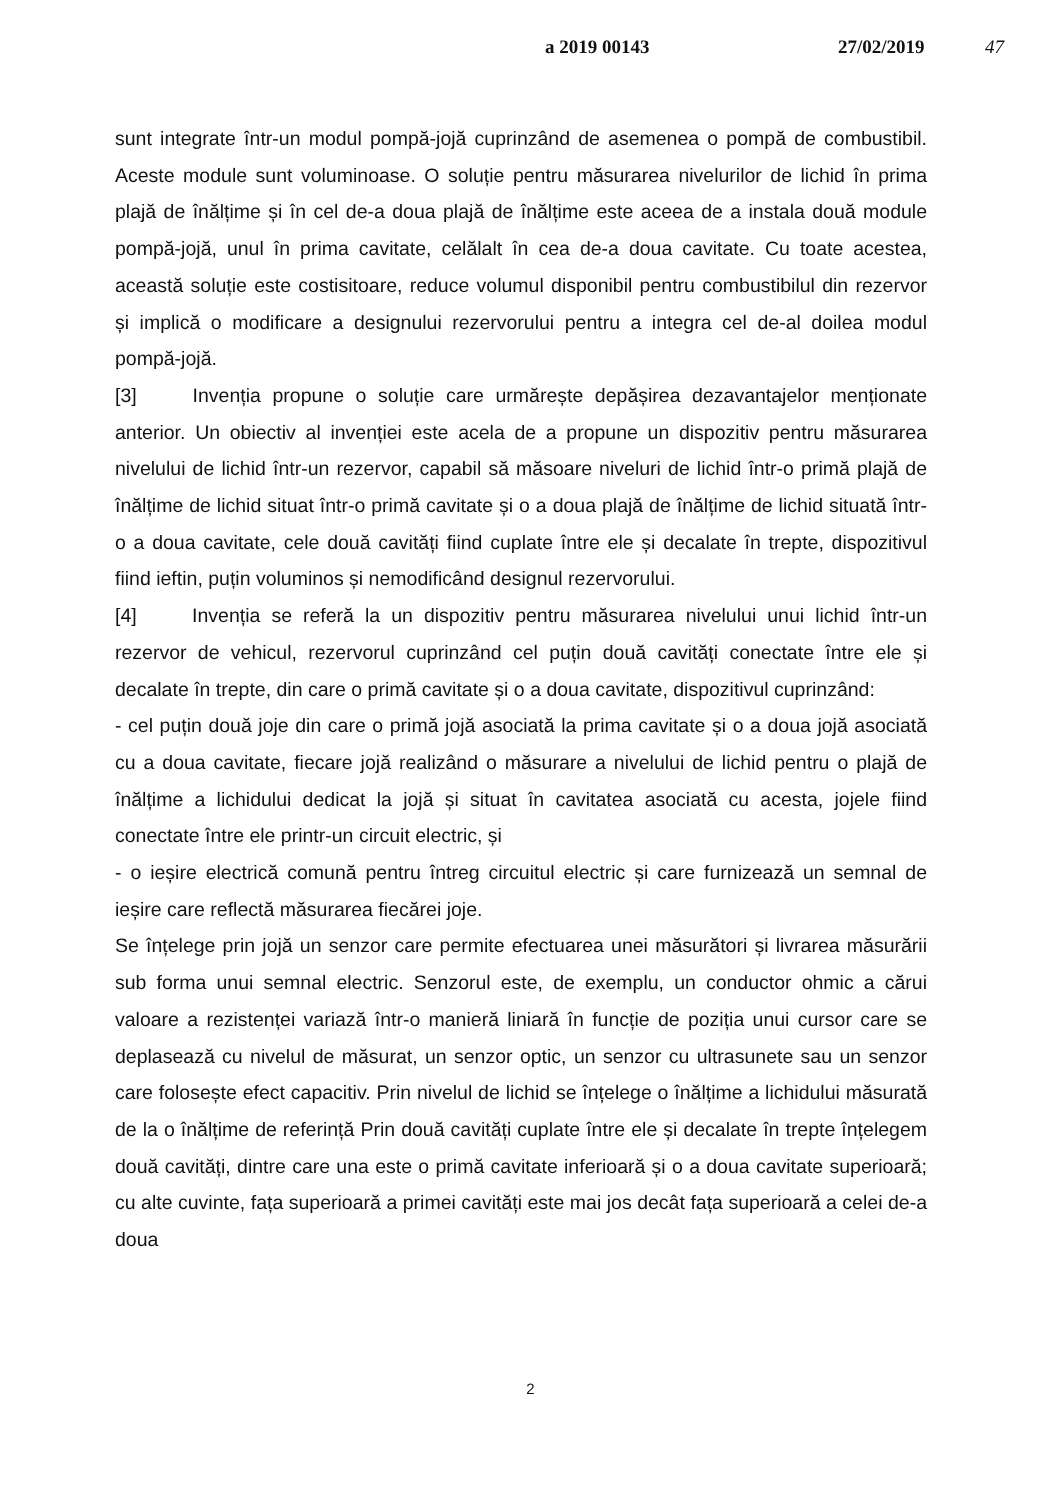a 2019 00143 27/02/2019 47
sunt integrate într-un modul pompă-jojă cuprinzând de asemenea o pompă de combustibil. Aceste module sunt voluminoase. O soluție pentru măsurarea nivelurilor de lichid în prima plajă de înălțime și în cel de-a doua plajă de înălțime este aceea de a instala două module pompă-jojă, unul în prima cavitate, celălalt în cea de-a doua cavitate. Cu toate acestea, această soluție este costisitoare, reduce volumul disponibil pentru combustibilul din rezervor și implică o modificare a designului rezervorului pentru a integra cel de-al doilea modul pompă-jojă.
[3] Invenția propune o soluție care urmărește depășirea dezavantajelor menționate anterior. Un obiectiv al invenției este acela de a propune un dispozitiv pentru măsurarea nivelului de lichid într-un rezervor, capabil să măsoare niveluri de lichid într-o primă plajă de înălțime de lichid situat într-o primă cavitate și o a doua plajă de înălțime de lichid situată într-o a doua cavitate, cele două cavități fiind cuplate între ele și decalate în trepte, dispozitivul fiind ieftin, puțin voluminos și nemodificând designul rezervorului.
[4] Invenția se referă la un dispozitiv pentru măsurarea nivelului unui lichid într-un rezervor de vehicul, rezervorul cuprinzând cel puțin două cavități conectate între ele și decalate în trepte, din care o primă cavitate și o a doua cavitate, dispozitivul cuprinzând:
- cel puțin două joje din care o primă jojă asociată la prima cavitate și o a doua jojă asociată cu a doua cavitate, fiecare jojă realizând o măsurare a nivelului de lichid pentru o plajă de înălțime a lichidului dedicat la jojă și situat în cavitatea asociată cu acesta, jojele fiind conectate între ele printr-un circuit electric, și
- o ieșire electrică comună pentru întreg circuitul electric și care furnizează un semnal de ieșire care reflectă măsurarea fiecărei joje.
Se înțelege prin jojă un senzor care permite efectuarea unei măsurători și livrarea măsurării sub forma unui semnal electric. Senzorul este, de exemplu, un conductor ohmic a cărui valoare a rezistenței variază într-o manieră liniară în funcție de poziția unui cursor care se deplasează cu nivelul de măsurat, un senzor optic, un senzor cu ultrasunete sau un senzor care folosește efect capacitiv. Prin nivelul de lichid se înțelege o înălțime a lichidului măsurată de la o înălțime de referință Prin două cavități cuplate între ele și decalate în trepte înțelegem două cavități, dintre care una este o primă cavitate inferioară și o a doua cavitate superioară; cu alte cuvinte, fața superioară a primei cavități este mai jos decât fața superioară a celei de-a doua
2